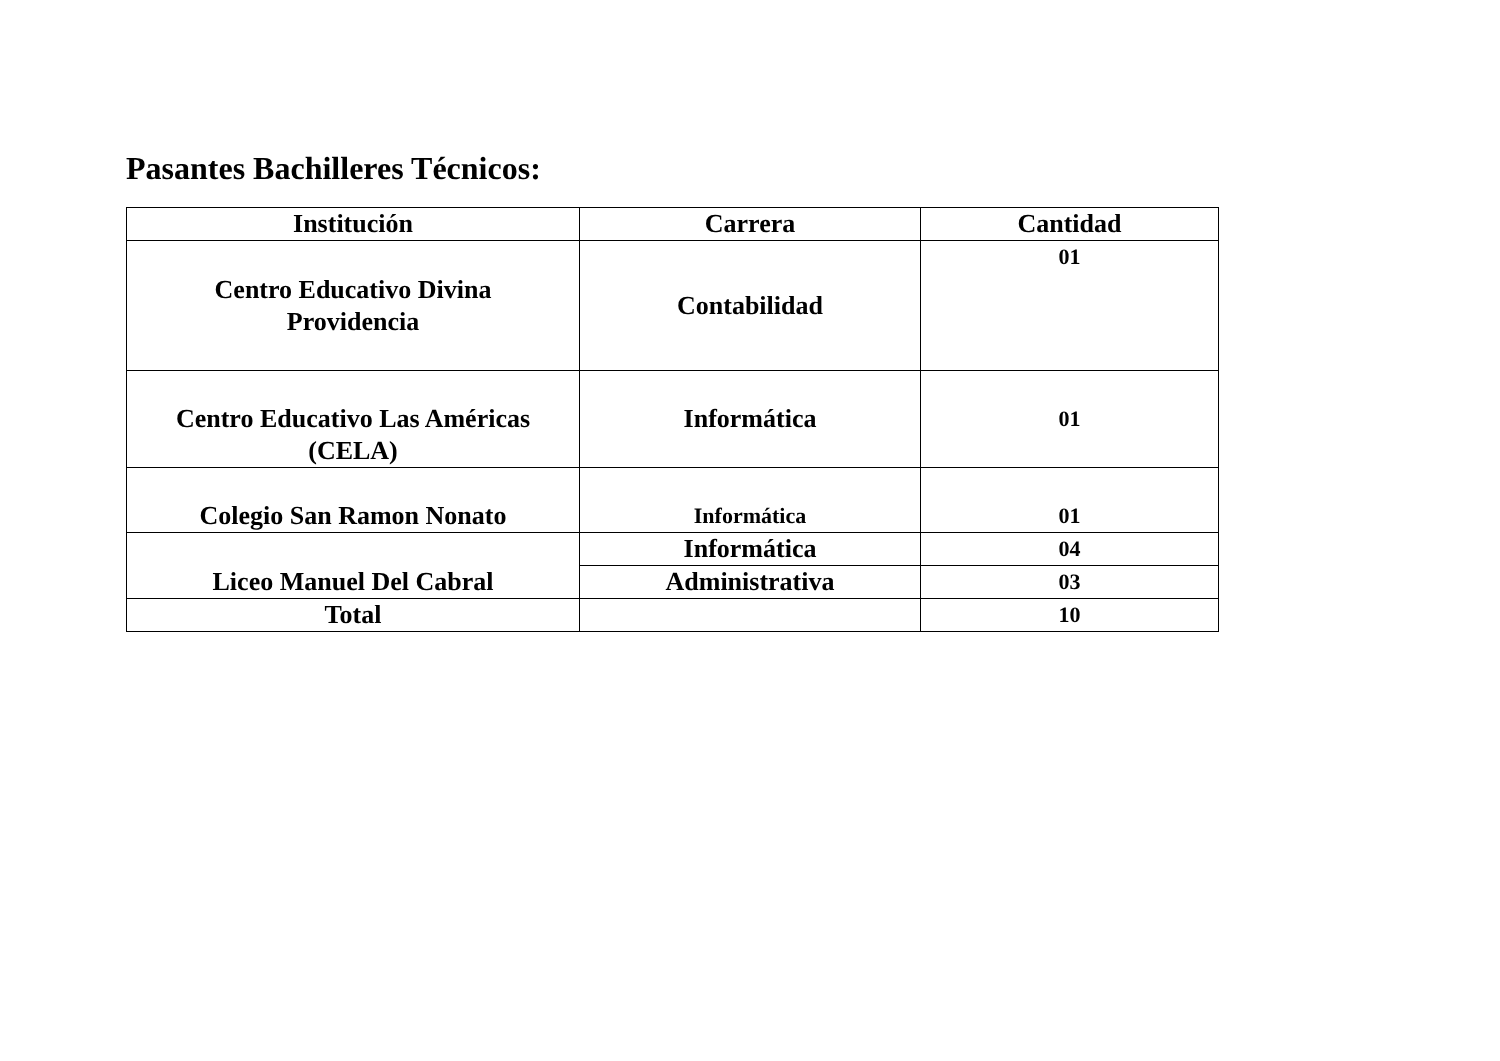Pasantes Bachilleres Técnicos:
| Institución | Carrera | Cantidad |
| --- | --- | --- |
| Centro Educativo Divina Providencia | Contabilidad | 01 |
| Centro Educativo Las Américas (CELA) | Informática | 01 |
| Colegio San Ramon Nonato | Informática | 01 |
| Liceo Manuel Del Cabral | Informática | 04 |
| | Administrativa | 03 |
| Total | | 10 |